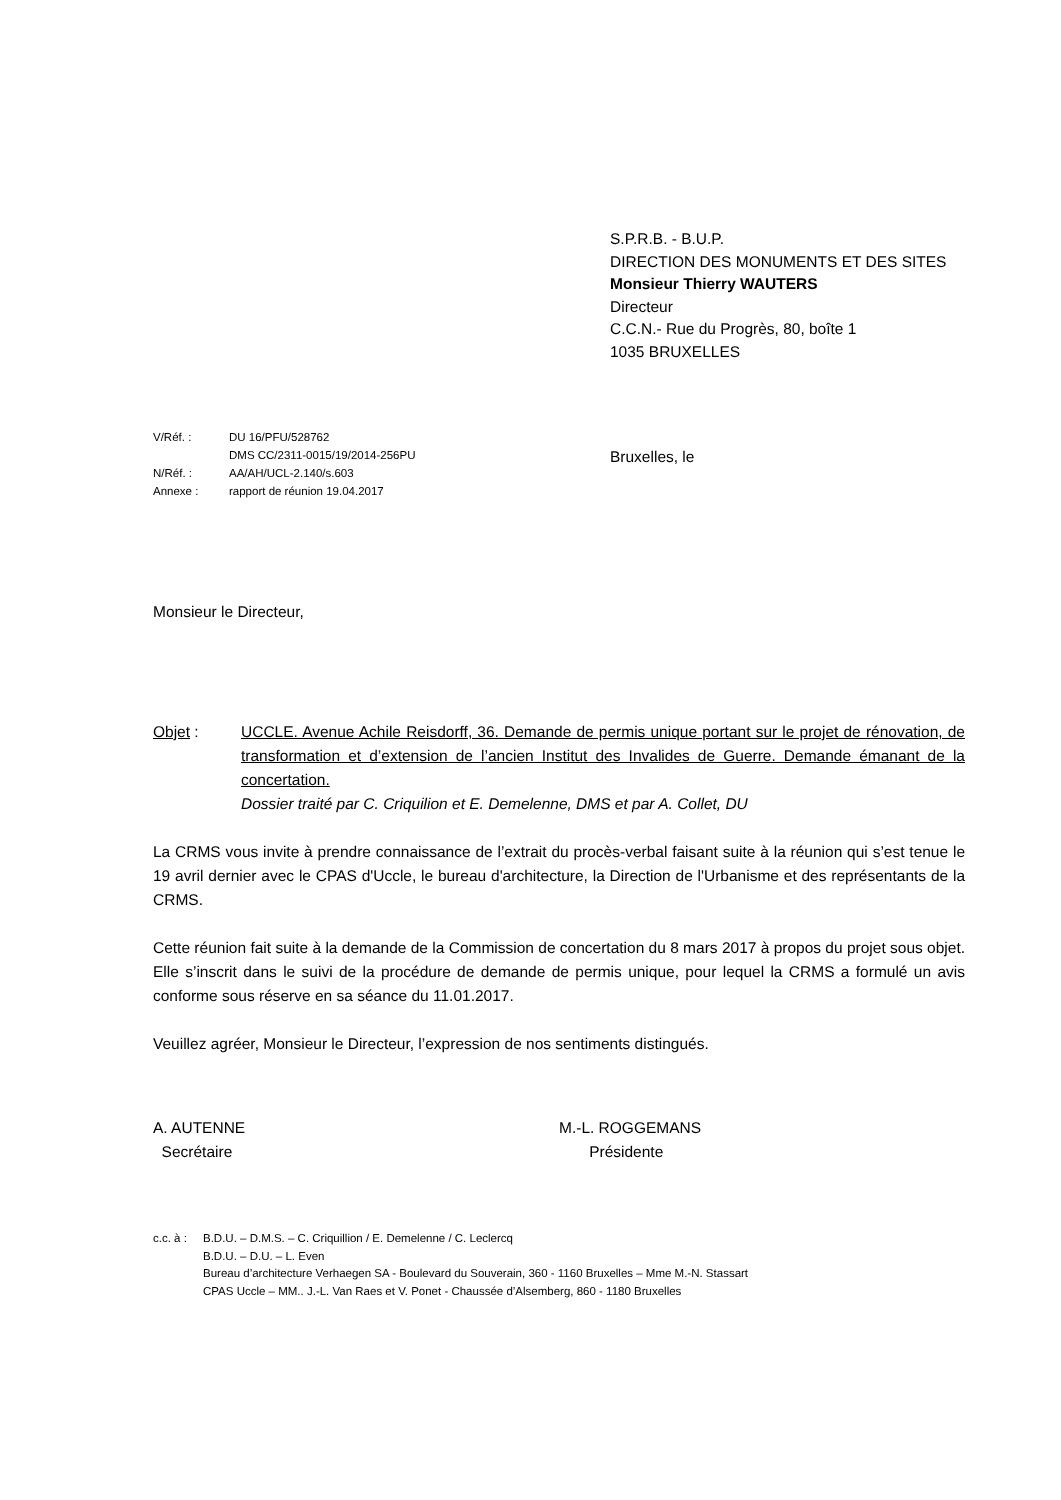S.P.R.B. - B.U.P.
DIRECTION DES MONUMENTS ET DES SITES
Monsieur Thierry WAUTERS
Directeur
C.C.N.- Rue du Progrès, 80, boîte 1
1035 BRUXELLES
V/Réf. : DU 16/PFU/528762
DMS CC/2311-0015/19/2014-256PU
N/Réf. : AA/AH/UCL-2.140/s.603
Annexe : rapport de réunion 19.04.2017
Bruxelles, le
Monsieur le Directeur,
Objet : UCCLE. Avenue Achile Reisdorff, 36. Demande de permis unique portant sur le projet de rénovation, de transformation et d’extension de l’ancien Institut des Invalides de Guerre. Demande émanant de la concertation.
Dossier traité par C. Criquilion et E. Demelenne, DMS et par A. Collet, DU
La CRMS vous invite à prendre connaissance de l’extrait du procès-verbal faisant suite à la réunion qui s’est tenue le 19 avril dernier avec le CPAS d'Uccle, le bureau d'architecture, la Direction de l'Urbanisme et des représentants de la CRMS.
Cette réunion fait suite à la demande de la Commission de concertation du 8 mars 2017 à propos du projet sous objet. Elle s’inscrit dans le suivi de la procédure de demande de permis unique, pour lequel la CRMS a formulé un avis conforme sous réserve en sa séance du 11.01.2017.
Veuillez agréer, Monsieur le Directeur, l’expression de nos sentiments distingués.
A. AUTENNE
Secrétaire
M.-L. ROGGEMANS
Présidente
c.c. à : B.D.U. – D.M.S. – C. Criquillion / E. Demelenne / C. Leclercq
B.D.U. – D.U. – L. Even
Bureau d’architecture Verhaegen SA - Boulevard du Souverain, 360 - 1160 Bruxelles – Mme M.-N. Stassart
CPAS Uccle – MM.. J.-L. Van Raes et V. Ponet - Chaussée d’Alsemberg, 860 - 1180 Bruxelles